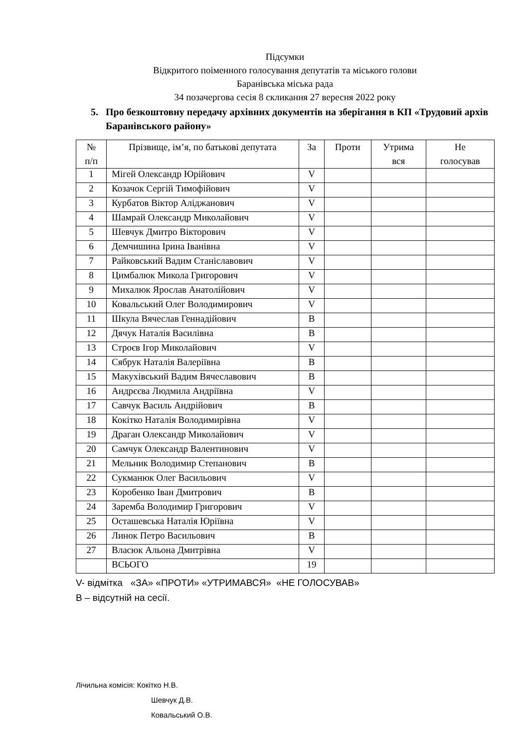Підсумки
Відкритого поіменного голосування депутатів та міського голови
Баранівська міська рада
34 позачергова сесія 8 скликання 27 вересня 2022 року
5. Про безкоштовну передачу архівних документів на зберігання в КП «Трудовий архів Баранівського району»
| № п/п | Прізвище, ім’я, по батькові депутата | За | Проти | Утрима вся | Не голосував |
| --- | --- | --- | --- | --- | --- |
| 1 | Мігей Олександр Юрійович | V | | | |
| 2 | Козачок Сергій Тимофійович | V | | | |
| 3 | Курбатов Віктор Аліджанович | V | | | |
| 4 | Шамрай Олександр Миколайович | V | | | |
| 5 | Шевчук Дмитро Вікторович | V | | | |
| 6 | Демчишина Ірина Іванівна | V | | | |
| 7 | Райковський Вадим Станіславович | V | | | |
| 8 | Цимбалюк Микола Григорович | V | | | |
| 9 | Михалюк Ярослав Анатолійович | V | | | |
| 10 | Ковальський Олег Володимирович | V | | | |
| 11 | Шкула Вячеслав Геннадійович | В | | | |
| 12 | Дячук Наталія Василівна | В | | | |
| 13 | Строєв Ігор Миколайович | V | | | |
| 14 | Сябрук Наталія Валеріївна | В | | | |
| 15 | Макухівський Вадим Вячеславович | В | | | |
| 16 | Андрєєва Людмила Андріївна | V | | | |
| 17 | Савчук Василь Андрійович | В | | | |
| 18 | Кокітко Наталія Володимирівна | V | | | |
| 19 | Драган Олександр Миколайович | V | | | |
| 20 | Самчук Олександр Валентинович | V | | | |
| 21 | Мельник Володимир Степанович | В | | | |
| 22 | Сукманюк Олег Васильович | V | | | |
| 23 | Коробенко Іван Дмитрович | В | | | |
| 24 | Заремба Володимир Григорович | V | | | |
| 25 | Осташевська Наталія Юріївна | V | | | |
| 26 | Линок Петро Васильович | В | | | |
| 27 | Власюк Альона Дмитрівна | V | | | |
| | ВСЬОГО | 19 | | | |
V- відмітка «ЗА» «ПРОТИ» «УТРИМАВСЯ» «НЕ ГОЛОСУВАВ»
В – відсутній на сесії.
Лічильна комісія: Кокітко Н.В.
Шевчук Д.В.
Ковальський О.В.